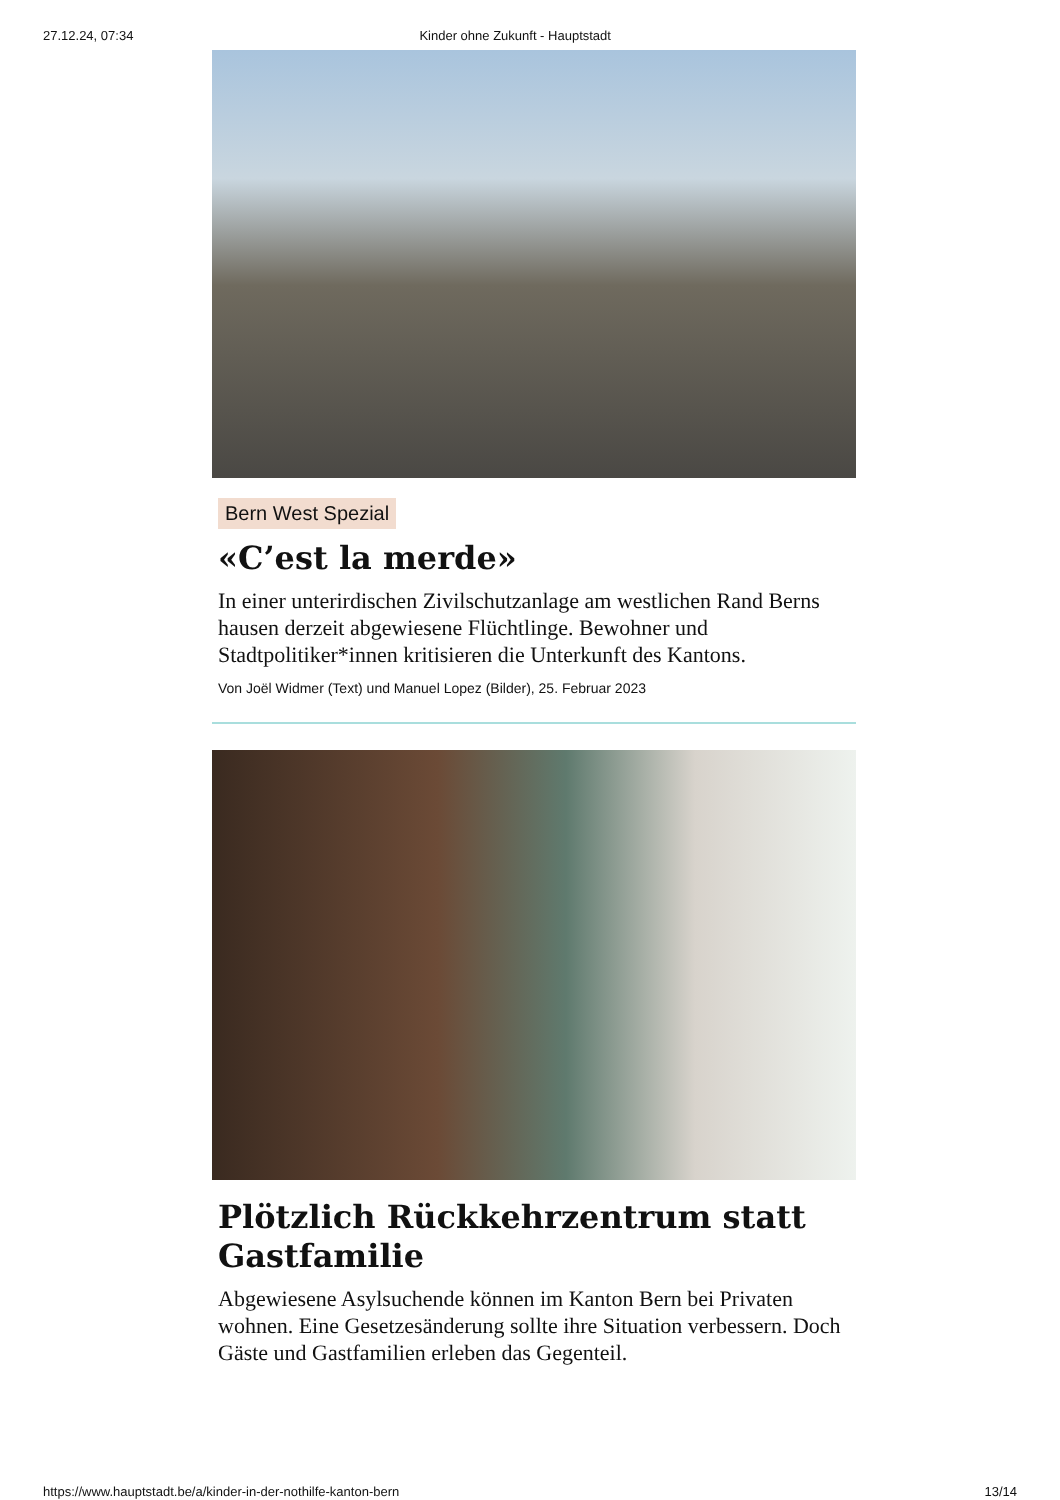27.12.24, 07:34 Kinder ohne Zukunft - Hauptstadt
Bern West Spezial
«C’est la merde»
In einer unterirdischen Zivilschutzanlage am westlichen Rand Berns hausen derzeit abgewiesene Flüchtlinge. Bewohner und Stadtpolitiker*innen kritisieren die Unterkunft des Kantons.
Von Joël Widmer (Text) und Manuel Lopez (Bilder), 25. Februar 2023
Plötzlich Rückkehrzentrum statt Gastfamilie
Abgewiesene Asylsuchende können im Kanton Bern bei Privaten wohnen. Eine Gesetzesänderung sollte ihre Situation verbessern. Doch Gäste und Gastfamilien erleben das Gegenteil.
https://www.hauptstadt.be/a/kinder-in-der-nothilfe-kanton-bern 13/14